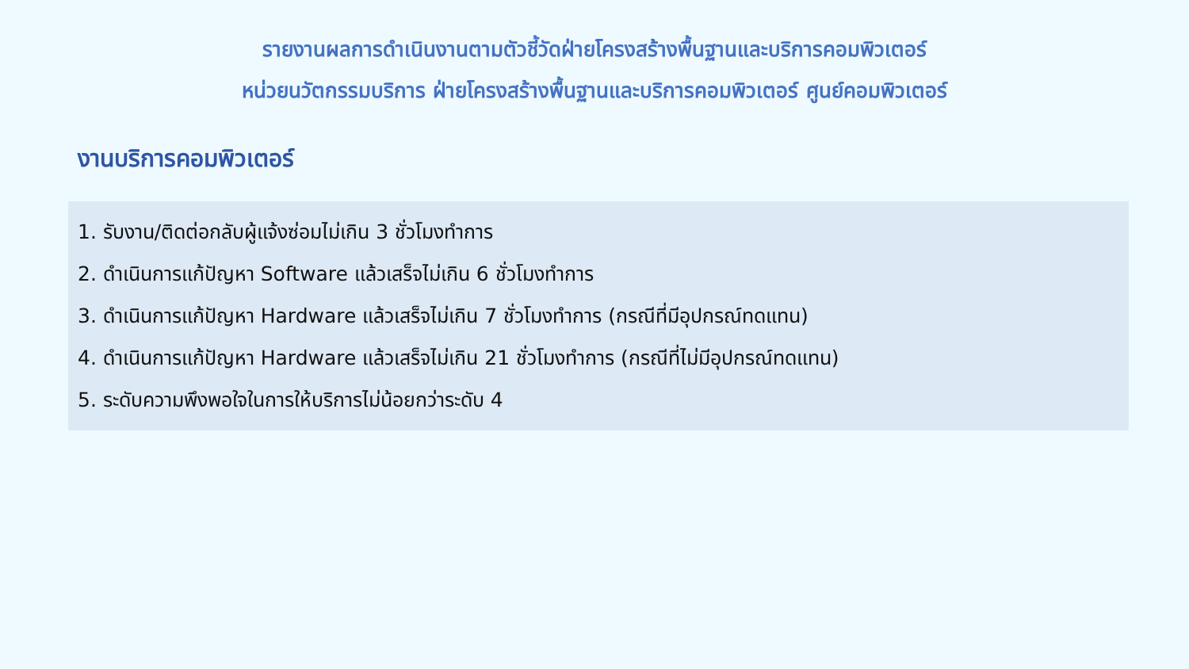รายงานผลการดำเนินงานตามตัวชี้วัดฝ่ายโครงสร้างพื้นฐานและบริการคอมพิวเตอร์
หน่วยนวัตกรรมบริการ ฝ่ายโครงสร้างพื้นฐานและบริการคอมพิวเตอร์ ศูนย์คอมพิวเตอร์
งานบริการคอมพิวเตอร์
1. รับงาน/ติดต่อกลับผู้แจ้งซ่อมไม่เกิน 3 ชั่วโมงทำการ
2. ดำเนินการแก้ปัญหา Software แล้วเสร็จไม่เกิน 6 ชั่วโมงทำการ
3. ดำเนินการแก้ปัญหา Hardware แล้วเสร็จไม่เกิน 7 ชั่วโมงทำการ (กรณีที่มีอุปกรณ์ทดแทน)
4. ดำเนินการแก้ปัญหา Hardware แล้วเสร็จไม่เกิน 21 ชั่วโมงทำการ (กรณีที่ไม่มีอุปกรณ์ทดแทน)
5. ระดับความพึงพอใจในการให้บริการไม่น้อยกว่าระดับ 4